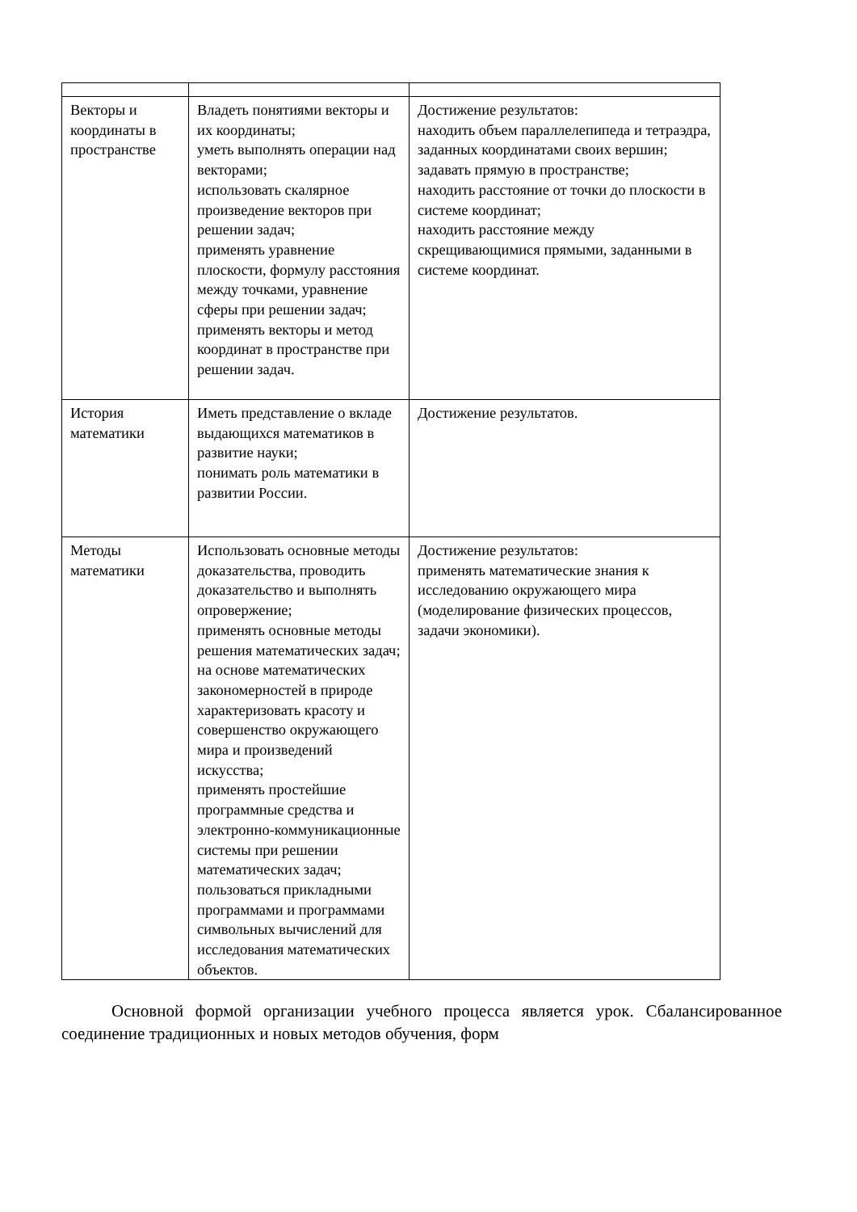| Векторы и координаты в пространстве | Владеть понятиями векторы и их координаты; уметь выполнять операции над векторами; использовать скалярное произведение векторов при решении задач; применять уравнение плоскости, формулу расстояния между точками, уравнение сферы при решении задач; применять векторы и метод координат в пространстве при решении задач. | Достижение результатов: находить объем параллелепипеда и тетраэдра, заданных координатами своих вершин; задавать прямую в пространстве; находить расстояние от точки до плоскости в системе координат; находить расстояние между скрещивающимися прямыми, заданными в системе координат. |
| История математики | Иметь представление о вкладе выдающихся математиков в развитие науки; понимать роль математики в развитии России. | Достижение результатов. |
| Методы математики | Использовать основные методы доказательства, проводить доказательство и выполнять опровержение; применять основные методы решения математических задач; на основе математических закономерностей в природе характеризовать красоту и совершенство окружающего мира и произведений искусства; применять простейшие программные средства и электронно-коммуникационные системы при решении математических задач; пользоваться прикладными программами и программами символьных вычислений для исследования математических объектов. | Достижение результатов: применять математические знания к исследованию окружающего мира (моделирование физических процессов, задачи экономики). |
Основной формой организации учебного процесса является урок. Сбалансированное соединение традиционных и новых методов обучения, форм